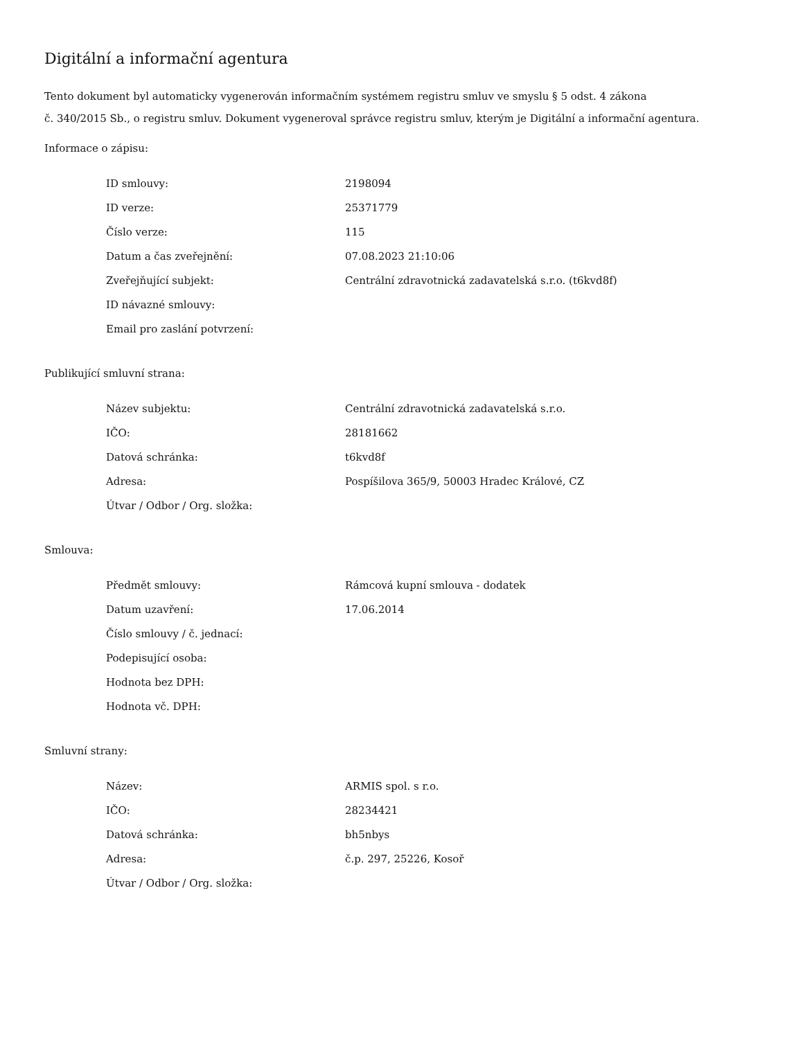Digitální a informační agentura
Tento dokument byl automaticky vygenerován informačním systémem registru smluv ve smyslu § 5 odst. 4 zákona
č. 340/2015 Sb., o registru smluv. Dokument vygeneroval správce registru smluv, kterým je Digitální a informační agentura.
Informace o zápisu:
| ID smlouvy: | 2198094 |
| ID verze: | 25371779 |
| Číslo verze: | 115 |
| Datum a čas zveřejnění: | 07.08.2023 21:10:06 |
| Zveřejňující subjekt: | Centrální zdravotnická zadavatelská s.r.o. (t6kvd8f) |
| ID návazné smlouvy: | |
| Email pro zaslání potvrzení: | |
Publikující smluvní strana:
| Název subjektu: | Centrální zdravotnická zadavatelská s.r.o. |
| IČO: | 28181662 |
| Datová schránka: | t6kvd8f |
| Adresa: | Pospíšilova 365/9, 50003 Hradec Králové, CZ |
| Útvar / Odbor / Org. složka: | |
Smlouva:
| Předmět smlouvy: | Rámcová kupní smlouva - dodatek |
| Datum uzavření: | 17.06.2014 |
| Číslo smlouvy / č. jednací: | |
| Podepisující osoba: | |
| Hodnota bez DPH: | |
| Hodnota vč. DPH: | |
Smluvní strany:
| Název: | ARMIS spol. s r.o. |
| IČO: | 28234421 |
| Datová schránka: | bh5nbys |
| Adresa: | č.p. 297, 25226, Kosoř |
| Útvar / Odbor / Org. složka: | |